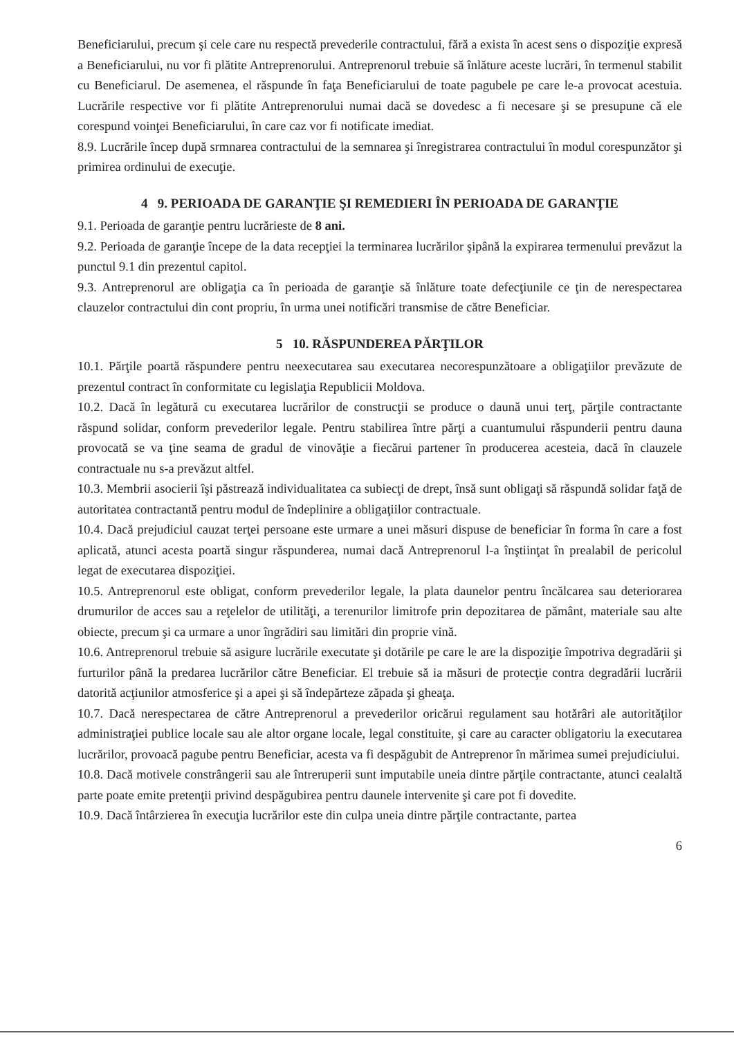Beneficiarului, precum şi cele care nu respectă prevederile contractului, fără a exista în acest sens o dispoziţie expresă a Beneficiarului, nu vor fi plătite Antreprenorului. Antreprenorul trebuie să înlăture aceste lucrări, în termenul stabilit cu Beneficiarul. De asemenea, el răspunde în faţa Beneficiarului de toate pagubele pe care le-a provocat acestuia. Lucrările respective vor fi plătite Antreprenorului numai dacă se dovedesc a fi necesare şi se presupune că ele corespund voinţei Beneficiarului, în care caz vor fi notificate imediat.
8.9. Lucrările încep după srmnarea contractului de la semnarea şi înregistrarea contractului în modul corespunzător şi primirea ordinului de execuţie.
4 9. PERIOADA DE GARANŢIE ŞI REMEDIERI ÎN PERIOADA DE GARANŢIE
9.1. Perioada de garanţie pentru lucrărieste de 8 ani.
9.2. Perioada de garanţie începe de la data recepţiei la terminarea lucrărilor şipână la expirarea termenului prevăzut la punctul 9.1 din prezentul capitol.
9.3. Antreprenorul are obligaţia ca în perioada de garanţie să înlăture toate defecţiunile ce ţin de nerespectarea clauzelor contractului din cont propriu, în urma unei notificări transmise de către Beneficiar.
5 10. RĂSPUNDEREA PĂRŢILOR
10.1. Părţile poartă răspundere pentru neexecutarea sau executarea necorespunzătoare a obligaţiilor prevăzute de prezentul contract în conformitate cu legislaţia Republicii Moldova.
10.2. Dacă în legătură cu executarea lucrărilor de construcţii se produce o daună unui terţ, părţile contractante răspund solidar, conform prevederilor legale. Pentru stabilirea între părţi a cuantumului răspunderii pentru dauna provocată se va ţine seama de gradul de vinovăţie a fiecărui partener în producerea acesteia, dacă în clauzele contractuale nu s-a prevăzut altfel.
10.3. Membrii asocierii îşi păstrează individualitatea ca subiecţi de drept, însă sunt obligaţi să răspundă solidar faţă de autoritatea contractantă pentru modul de îndeplinire a obligaţiilor contractuale.
10.4. Dacă prejudiciul cauzat terţei persoane este urmare a unei măsuri dispuse de beneficiar în forma în care a fost aplicată, atunci acesta poartă singur răspunderea, numai dacă Antreprenorul l-a înştiinţat în prealabil de pericolul legat de executarea dispoziţiei.
10.5. Antreprenorul este obligat, conform prevederilor legale, la plata daunelor pentru încălcarea sau deteriorarea drumurilor de acces sau a reţelelor de utilităţi, a terenurilor limitrofe prin depozitarea de pământ, materiale sau alte obiecte, precum şi ca urmare a unor îngrădiri sau limitări din proprie vină.
10.6. Antreprenorul trebuie să asigure lucrările executate şi dotările pe care le are la dispoziţie împotriva degradării şi furturilor până la predarea lucrărilor către Beneficiar. El trebuie să ia măsuri de protecţie contra degradării lucrării datorită acţiunilor atmosferice şi a apei şi să îndepărteze zăpada şi gheaţa.
10.7. Dacă nerespectarea de către Antreprenorul a prevederilor oricărui regulament sau hotărâri ale autorităţilor administraţiei publice locale sau ale altor organe locale, legal constituite, şi care au caracter obligatoriu la executarea lucrărilor, provoacă pagube pentru Beneficiar, acesta va fi despăgubit de Antreprenor în mărimea sumei prejudiciului.
10.8. Dacă motivele constrângerii sau ale întreruperii sunt imputabile uneia dintre părţile contractante, atunci cealaltă parte poate emite pretenţii privind despăgubirea pentru daunele intervenite şi care pot fi dovedite.
10.9. Dacă întârzierea în execuţia lucrărilor este din culpa uneia dintre părţile contractante, partea
6